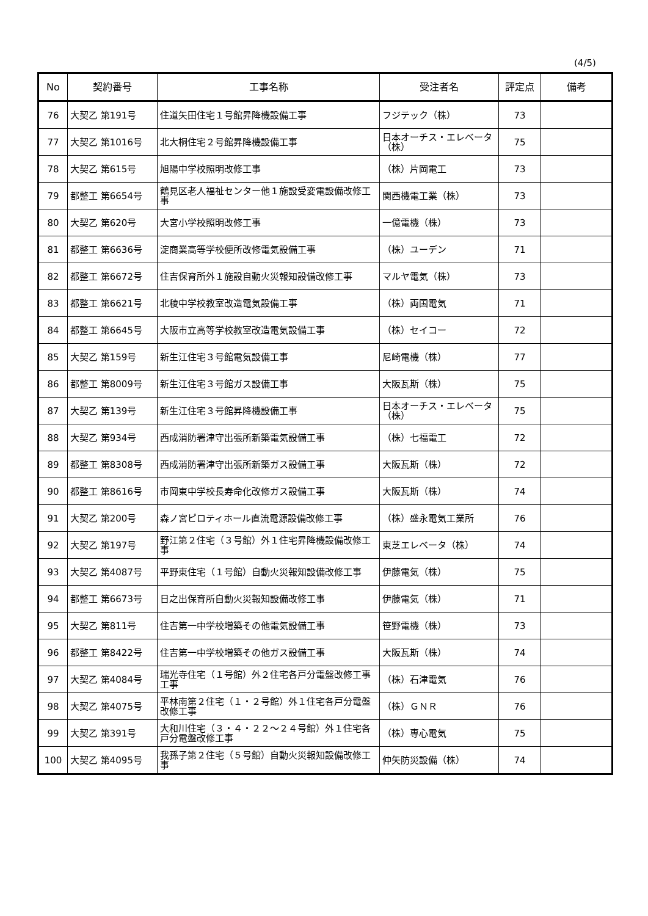(4/5)
| No | 契約番号 | 工事名称 | 受注者名 | 評定点 | 備考 |
| --- | --- | --- | --- | --- | --- |
| 76 | 大契乙 第191号 | 住道矢田住宅１号館昇降機設備工事 | フジテック（株） | 73 | |
| 77 | 大契乙 第1016号 | 北大桐住宅２号館昇降機設備工事 | 日本オーチス・エレベータ（株） | 75 | |
| 78 | 大契乙 第615号 | 旭陽中学校照明改修工事 | （株）片岡電工 | 73 | |
| 79 | 都整工 第6654号 | 鶴見区老人福祉センター他１施設受変電設備改修工事 | 関西機電工業（株） | 73 | |
| 80 | 大契乙 第620号 | 大宮小学校照明改修工事 | 一億電機（株） | 73 | |
| 81 | 都整工 第6636号 | 淀商業高等学校便所改修電気設備工事 | （株）ユーデン | 71 | |
| 82 | 都整工 第6672号 | 住吉保育所外１施設自動火災報知設備改修工事 | マルヤ電気（株） | 73 | |
| 83 | 都整工 第6621号 | 北稜中学校教室改造電気設備工事 | （株）両国電気 | 71 | |
| 84 | 都整工 第6645号 | 大阪市立高等学校教室改造電気設備工事 | （株）セイコー | 72 | |
| 85 | 大契乙 第159号 | 新生江住宅３号館電気設備工事 | 尼崎電機（株） | 77 | |
| 86 | 都整工 第8009号 | 新生江住宅３号館ガス設備工事 | 大阪瓦斯（株） | 75 | |
| 87 | 大契乙 第139号 | 新生江住宅３号館昇降機設備工事 | 日本オーチス・エレベータ（株） | 75 | |
| 88 | 大契乙 第934号 | 西成消防署津守出張所新築電気設備工事 | （株）七福電工 | 72 | |
| 89 | 都整工 第8308号 | 西成消防署津守出張所新築ガス設備工事 | 大阪瓦斯（株） | 72 | |
| 90 | 都整工 第8616号 | 市岡東中学校長寿命化改修ガス設備工事 | 大阪瓦斯（株） | 74 | |
| 91 | 大契乙 第200号 | 森ノ宮ピロティホール直流電源設備改修工事 | （株）盛永電気工業所 | 76 | |
| 92 | 大契乙 第197号 | 野江第２住宅（３号館）外１住宅昇降機設備改修工事 | 東芝エレベータ（株） | 74 | |
| 93 | 大契乙 第4087号 | 平野東住宅（１号館）自動火災報知設備改修工事 | 伊藤電気（株） | 75 | |
| 94 | 都整工 第6673号 | 日之出保育所自動火災報知設備改修工事 | 伊藤電気（株） | 71 | |
| 95 | 大契乙 第811号 | 住吉第一中学校増築その他電気設備工事 | 笹野電機（株） | 73 | |
| 96 | 都整工 第8422号 | 住吉第一中学校増築その他ガス設備工事 | 大阪瓦斯（株） | 74 | |
| 97 | 大契乙 第4084号 | 瑞光寺住宅（１号館）外２住宅各戸分電盤改修工事工事 | （株）石津電気 | 76 | |
| 98 | 大契乙 第4075号 | 平林南第２住宅（１・２号館）外１住宅各戸分電盤改修工事 | （株）ＧＮＲ | 76 | |
| 99 | 大契乙 第391号 | 大和川住宅（３・４・２２～２４号館）外１住宅各戸分電盤改修工事 | （株）専心電気 | 75 | |
| 100 | 大契乙 第4095号 | 我孫子第２住宅（５号館）自動火災報知設備改修工事 | 仲矢防災設備（株） | 74 | |